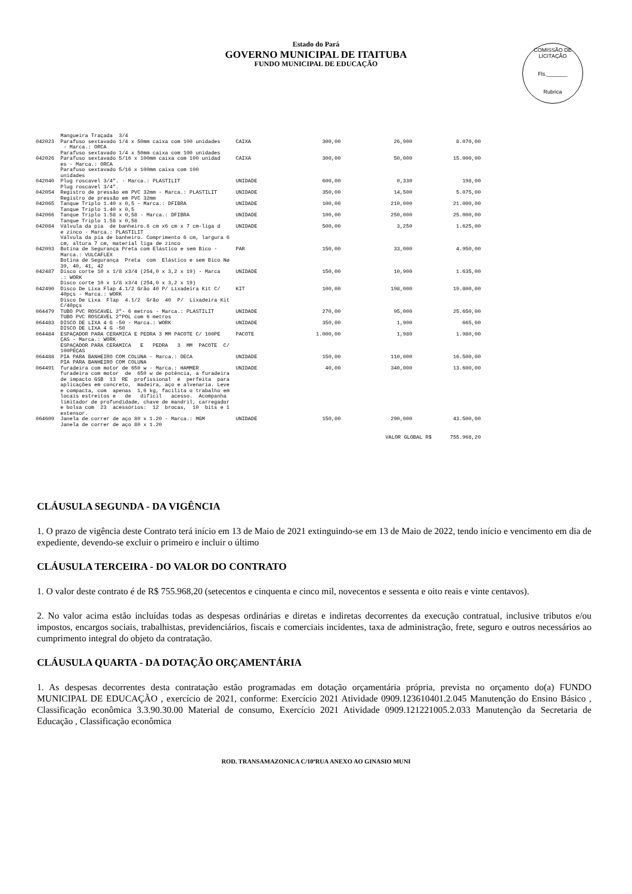Estado do Pará
GOVERNO MUNICIPAL DE ITAITUBA
FUNDO MUNICIPAL DE EDUCAÇÃO
COMISSÃO DE LICITAÇÃO
Fls._______
Rubrica
| | Mangueira Traçada 3/4 | | | | |
| 042023 | Parafuso sextavado 1/4 x 50mm caixa com 100 unidades - Marca.: ORCA Parafuso sextavado 1/4 x 50mm caixa com 100 unidades | CAIXA | 300,00 | 26,900 | 8.070,00 |
| 042026 | Parafuso sextavado 5/16 x 100mm caixa com 100 unidad es - Marca.: ORCA Parafuso sextavado 5/16 x 100mm caixa com 100 unidades | CAIXA | 300,00 | 50,000 | 15.000,00 |
| 042040 | Plug roscavel 3/4". - Marca.: PLASTILIT Plug roscavel 3/4". | UNIDADE | 600,00 | 0,330 | 198,00 |
| 042054 | Registro de pressão em PVC 32mm - Marca.: PLASTILIT Registro de pressão em PVC 32mm | UNIDADE | 350,00 | 14,500 | 5.075,00 |
| 042065 | Tanque Triplo 1.40 x 0,5 - Marca.: DFIBRA Tanque Triplo 1.40 x 0,5 | UNIDADE | 100,00 | 210,000 | 21.000,00 |
| 042066 | Tanque Triplo 1.58 x 0,58 - Marca.: DFIBRA Tanque Triplo 1.58 x 0,58 | UNIDADE | 100,00 | 250,000 | 25.000,00 |
| 042084 | Válvula da pia de banheiro.6 cm x6 cm x 7 cm-liga d e zinco - Marca.: PLASTILIT Válvula da pia de banheiro. Comprimento 6 cm, largura 6 cm, altura 7 cm, material liga de zinco | UNIDADE | 500,00 | 3,250 | 1.625,00 |
| 042093 | Botina de Segurança Preta com Elástico e sem Bico - Marca.: VULCAFLEX Botina de Segurança Preta com Elástico e sem Bico Nø 39, 40, 41, 42 | PAR | 150,00 | 33,000 | 4.950,00 |
| 042487 | Disco corte 10 x 1/8 x3/4 (254,0 x 3,2 x 19) - Marca .: WORK Disco corte 10 x 1/8 x3/4 (254,0 x 3,2 x 19) | UNIDADE | 150,00 | 10,900 | 1.635,00 |
| 042490 | Disco De Lixa Flap 4.1/2 Grão 40 P/ Lixadeira Kit C/ 40pçs - Marca.: WORK Disco De Lixa Flap 4.1/2 Grão 40 P/ Lixadeira Kit C/40pçs | KIT | 100,00 | 198,000 | 19.800,00 |
| 064479 | TUBO PVC ROSCAVEL 2"- 6 metros - Marca.: PLASTILIT TUBO PVC ROSCAVEL 2"POL com 6 metros | UNIDADE | 270,00 | 95,000 | 25.650,00 |
| 064483 | DISCO DE LIXA 4 G -50 - Marca.: WORK DISCO DE LIXA 4 G -50 | UNIDADE | 350,00 | 1,900 | 665,00 |
| 064484 | ESPAÇADOR PARA CERAMICA E PEDRA 3 MM PACOTE C/ 100PE ÇAS - Marca.: WORK ESPAÇADOR PARA CERAMICA E PEDRA 3 MM PACOTE C/ 100PEÇAS | PACOTE | 1.000,00 | 1,980 | 1.980,00 |
| 064488 | PIA PARA BANHEIRO COM COLUNA - Marca.: DECA PIA PARA BANHEIRO COM COLUNA | UNIDADE | 150,00 | 110,000 | 16.500,00 |
| 064491 | furadeira com motor de 650 w - Marca.: HAMMER furadeira com motor de 650 w de potência, a furadeira de impacto GSB 13 RE profissional é perfeita para aplicações em concreto, madeira, aço e alvenaria. Leve e compacta, com apenas 1,6 kg, facilita o trabalho em locais estreitos e de difícil acesso. Acompanha limitador de profundidade, chave de mandril, carregador e bolsa com 23 acessórios: 12 brocas, 10 bits e 1 extensor. | UNIDADE | 40,00 | 340,000 | 13.600,00 |
| 064609 | Janela de correr de aço 80 x 1.20 - Marca.: MGM Janela de correr de aço 80 x 1.20 | UNIDADE | 150,00 | 290,000 | 43.500,00 |
| VALOR GLOBAL R$ 755.968,20 | | | | | |
CLÁUSULA SEGUNDA - DA VIGÊNCIA
1. O prazo de vigência deste Contrato terá início em 13 de Maio de 2021 extinguindo-se em 13 de Maio de 2022, tendo início e vencimento em dia de expediente, devendo-se excluir o primeiro e incluir o último
CLÁUSULA TERCEIRA - DO VALOR DO CONTRATO
1. O valor deste contrato é de R$ 755.968,20 (setecentos e cinquenta e cinco mil, novecentos e sessenta e oito reais e vinte centavos).
2. No valor acima estão incluídas todas as despesas ordinárias e diretas e indiretas decorrentes da execução contratual, inclusive tributos e/ou impostos, encargos sociais, trabalhistas, previdenciários, fiscais e comerciais incidentes, taxa de administração, frete, seguro e outros necessários ao cumprimento integral do objeto da contratação.
CLÁUSULA QUARTA - DA DOTAÇÃO ORÇAMENTÁRIA
1. As despesas decorrentes desta contratação estão programadas em dotação orçamentária própria, prevista no orçamento do(a) FUNDO MUNICIPAL DE EDUCAÇÃO , exercício de 2021, conforme: Exercício 2021 Atividade 0909.123610401.2.045 Manutenção do Ensino Básico , Classificação econômica 3.3.90.30.00 Material de consumo, Exercício 2021 Atividade 0909.121221005.2.033 Manutenção da Secretaria de Educação , Classificação econômica
ROD. TRANSAMAZONICA C/10ªRUA ANEXO AO GINASIO MUNI